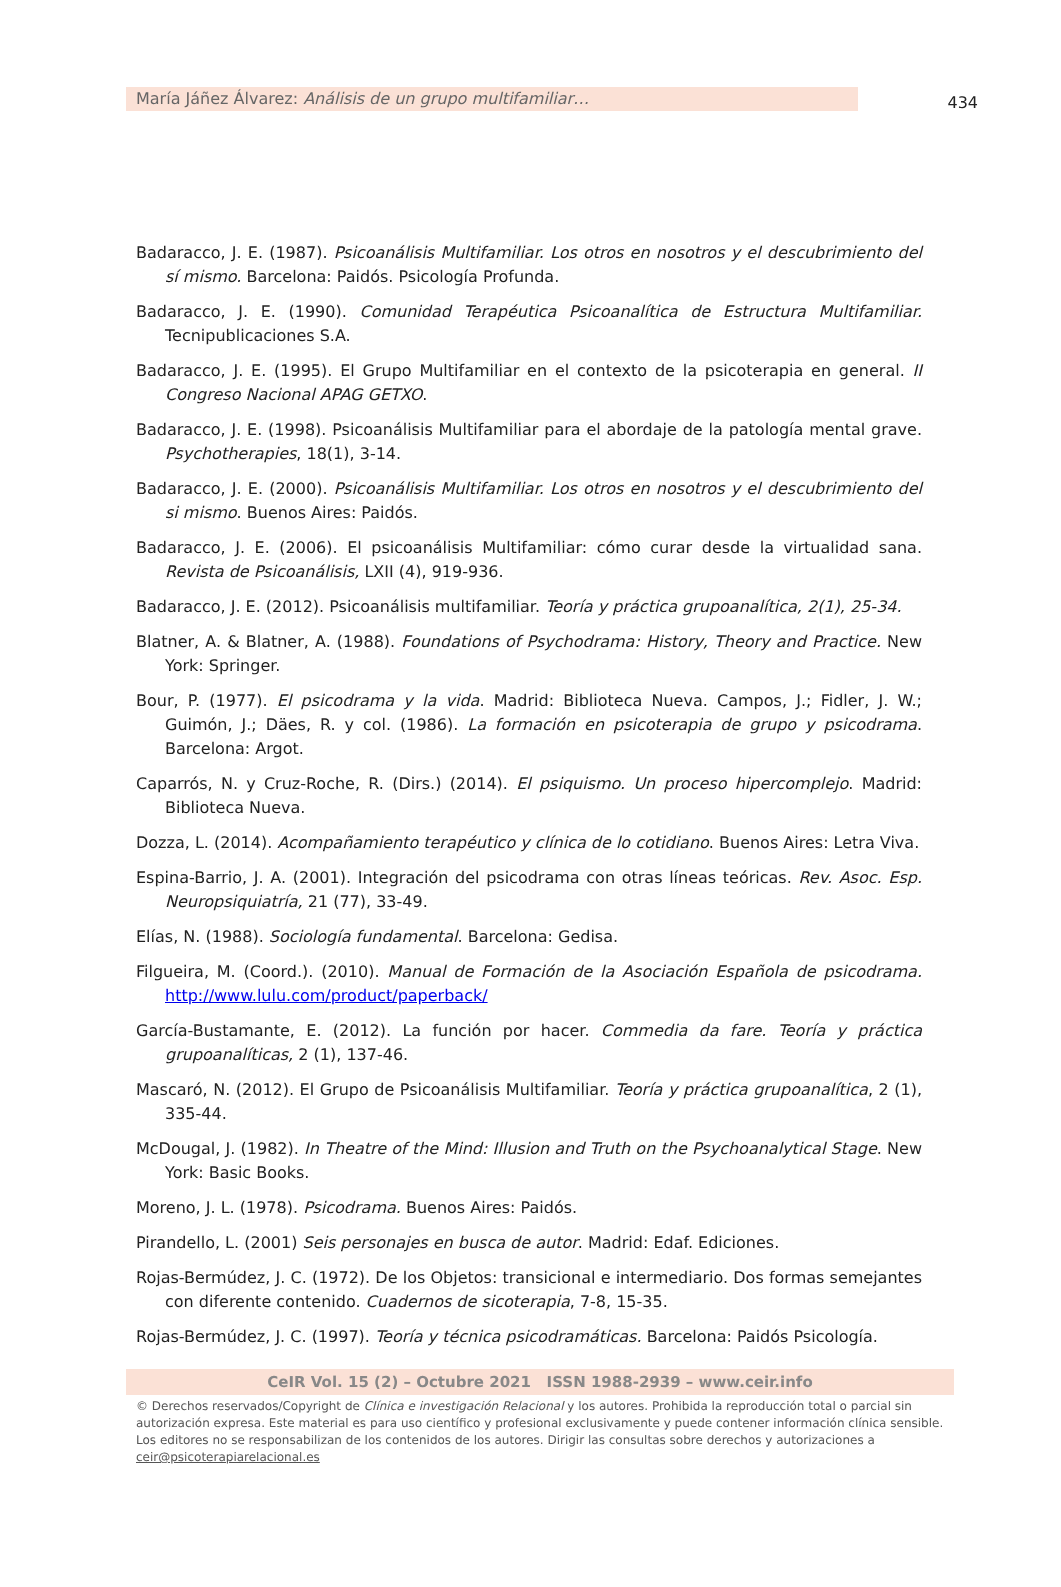María Jáñez Álvarez: Análisis de un grupo multifamiliar…
434
Badaracco, J. E. (1987). Psicoanálisis Multifamiliar. Los otros en nosotros y el descubrimiento del sí mismo. Barcelona: Paidós. Psicología Profunda.
Badaracco, J. E. (1990). Comunidad Terapéutica Psicoanalítica de Estructura Multifamiliar. Tecnipublicaciones S.A.
Badaracco, J. E. (1995). El Grupo Multifamiliar en el contexto de la psicoterapia en general. II Congreso Nacional APAG GETXO.
Badaracco, J. E. (1998). Psicoanálisis Multifamiliar para el abordaje de la patología mental grave. Psychotherapies, 18(1), 3-14.
Badaracco, J. E. (2000). Psicoanálisis Multifamiliar. Los otros en nosotros y el descubrimiento del si mismo. Buenos Aires: Paidós.
Badaracco, J. E. (2006). El psicoanálisis Multifamiliar: cómo curar desde la virtualidad sana. Revista de Psicoanálisis, LXII (4), 919-936.
Badaracco, J. E. (2012). Psicoanálisis multifamiliar. Teoría y práctica grupoanalítica, 2(1), 25-34.
Blatner, A. & Blatner, A. (1988). Foundations of Psychodrama: History, Theory and Practice. New York: Springer.
Bour, P. (1977). El psicodrama y la vida. Madrid: Biblioteca Nueva. Campos, J.; Fidler, J. W.; Guimón, J.; Däes, R. y col. (1986). La formación en psicoterapia de grupo y psicodrama. Barcelona: Argot.
Caparrós, N. y Cruz-Roche, R. (Dirs.) (2014). El psiquismo. Un proceso hipercomplejo. Madrid: Biblioteca Nueva.
Dozza, L. (2014). Acompañamiento terapéutico y clínica de lo cotidiano. Buenos Aires: Letra Viva.
Espina-Barrio, J. A. (2001). Integración del psicodrama con otras líneas teóricas. Rev. Asoc. Esp. Neuropsiquiatría, 21 (77), 33-49.
Elías, N. (1988). Sociología fundamental. Barcelona: Gedisa.
Filgueira, M. (Coord.). (2010). Manual de Formación de la Asociación Española de psicodrama. http://www.lulu.com/product/paperback/
García-Bustamante, E. (2012). La función por hacer. Commedia da fare. Teoría y práctica grupoanalíticas, 2 (1), 137-46.
Mascaró, N. (2012). El Grupo de Psicoanálisis Multifamiliar. Teoría y práctica grupoanalítica, 2 (1), 335-44.
McDougal, J. (1982). In Theatre of the Mind: Illusion and Truth on the Psychoanalytical Stage. New York: Basic Books.
Moreno, J. L. (1978). Psicodrama. Buenos Aires: Paidós.
Pirandello, L. (2001) Seis personajes en busca de autor. Madrid: Edaf. Ediciones.
Rojas-Bermúdez, J. C. (1972). De los Objetos: transicional e intermediario. Dos formas semejantes con diferente contenido. Cuadernos de sicoterapia, 7-8, 15-35.
Rojas-Bermúdez, J. C. (1997). Teoría y técnica psicodramáticas. Barcelona: Paidós Psicología.
CeIR Vol. 15 (2) – Octubre 2021 ISSN 1988-2939 – www.ceir.info
© Derechos reservados/Copyright de Clínica e investigación Relacional y los autores. Prohibida la reproducción total o parcial sin autorización expresa. Este material es para uso científico y profesional exclusivamente y puede contener información clínica sensible. Los editores no se responsabilizan de los contenidos de los autores. Dirigir las consultas sobre derechos y autorizaciones a ceir@psicoterapiarelacional.es